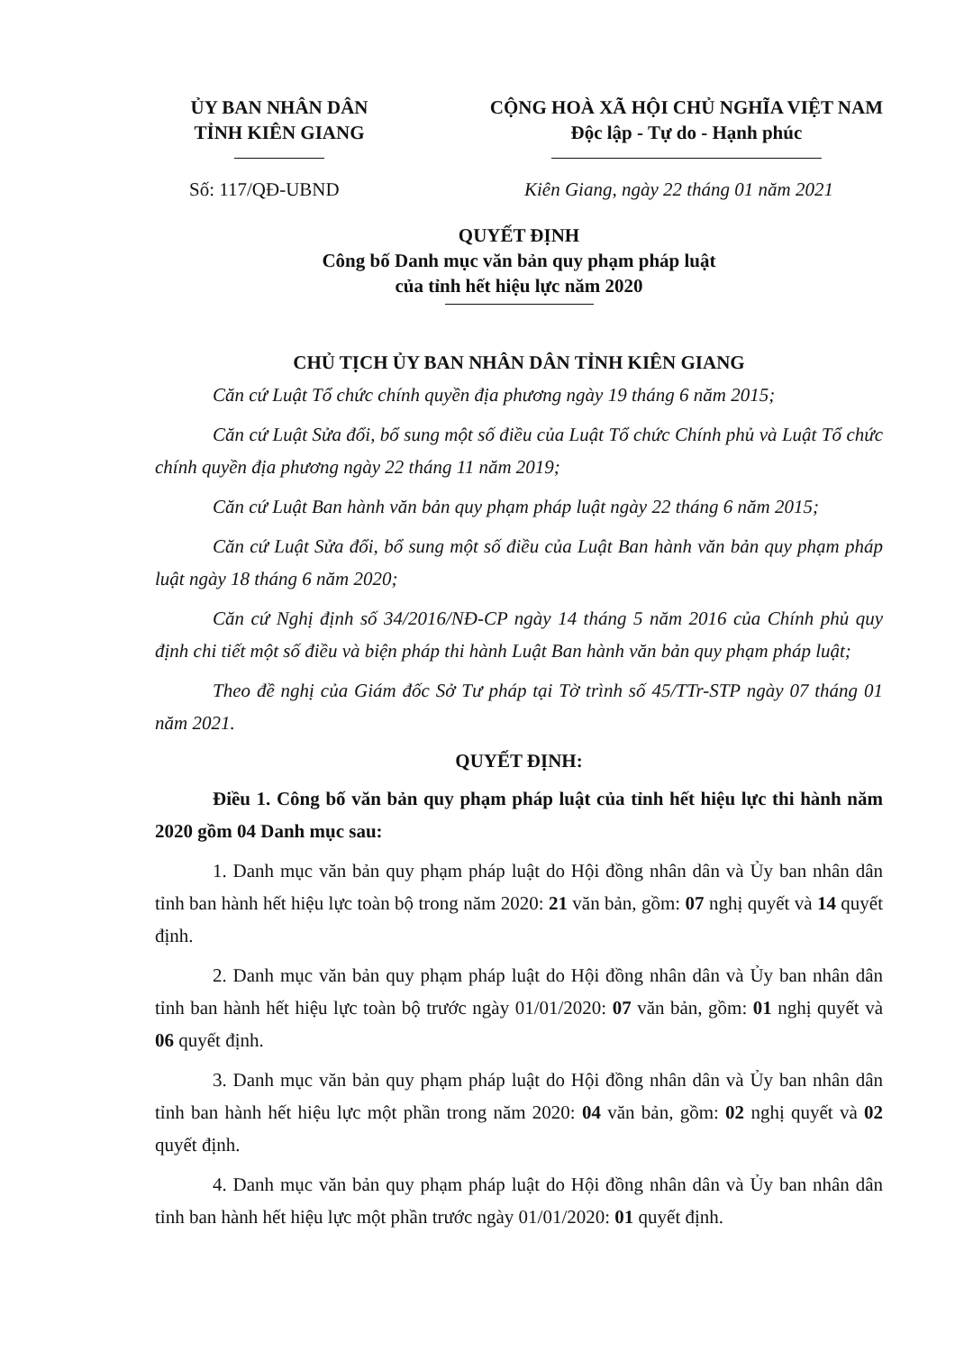ỦY BAN NHÂN DÂN
TỈNH KIÊN GIANG
CỘNG HOÀ XÃ HỘI CHỦ NGHĨA VIỆT NAM
Độc lập - Tự do - Hạnh phúc
Số: 117/QĐ-UBND Kiên Giang, ngày 22 tháng 01 năm 2021
QUYẾT ĐỊNH
Công bố Danh mục văn bản quy phạm pháp luật
của tỉnh hết hiệu lực năm 2020
CHỦ TỊCH ỦY BAN NHÂN DÂN TỈNH KIÊN GIANG
Căn cứ Luật Tổ chức chính quyền địa phương ngày 19 tháng 6 năm 2015;
Căn cứ Luật Sửa đổi, bổ sung một số điều của Luật Tổ chức Chính phủ và Luật Tổ chức chính quyền địa phương ngày 22 tháng 11 năm 2019;
Căn cứ Luật Ban hành văn bản quy phạm pháp luật ngày 22 tháng 6 năm 2015;
Căn cứ Luật Sửa đổi, bổ sung một số điều của Luật Ban hành văn bản quy phạm pháp luật ngày 18 tháng 6 năm 2020;
Căn cứ Nghị định số 34/2016/NĐ-CP ngày 14 tháng 5 năm 2016 của Chính phủ quy định chi tiết một số điều và biện pháp thi hành Luật Ban hành văn bản quy phạm pháp luật;
Theo đề nghị của Giám đốc Sở Tư pháp tại Tờ trình số 45/TTr-STP ngày 07 tháng 01 năm 2021.
QUYẾT ĐỊNH:
Điều 1. Công bố văn bản quy phạm pháp luật của tỉnh hết hiệu lực thi hành năm 2020 gồm 04 Danh mục sau:
1. Danh mục văn bản quy phạm pháp luật do Hội đồng nhân dân và Ủy ban nhân dân tỉnh ban hành hết hiệu lực toàn bộ trong năm 2020: 21 văn bản, gồm: 07 nghị quyết và 14 quyết định.
2. Danh mục văn bản quy phạm pháp luật do Hội đồng nhân dân và Ủy ban nhân dân tỉnh ban hành hết hiệu lực toàn bộ trước ngày 01/01/2020: 07 văn bản, gồm: 01 nghị quyết và 06 quyết định.
3. Danh mục văn bản quy phạm pháp luật do Hội đồng nhân dân và Ủy ban nhân dân tỉnh ban hành hết hiệu lực một phần trong năm 2020: 04 văn bản, gồm: 02 nghị quyết và 02 quyết định.
4. Danh mục văn bản quy phạm pháp luật do Hội đồng nhân dân và Ủy ban nhân dân tỉnh ban hành hết hiệu lực một phần trước ngày 01/01/2020: 01 quyết định.